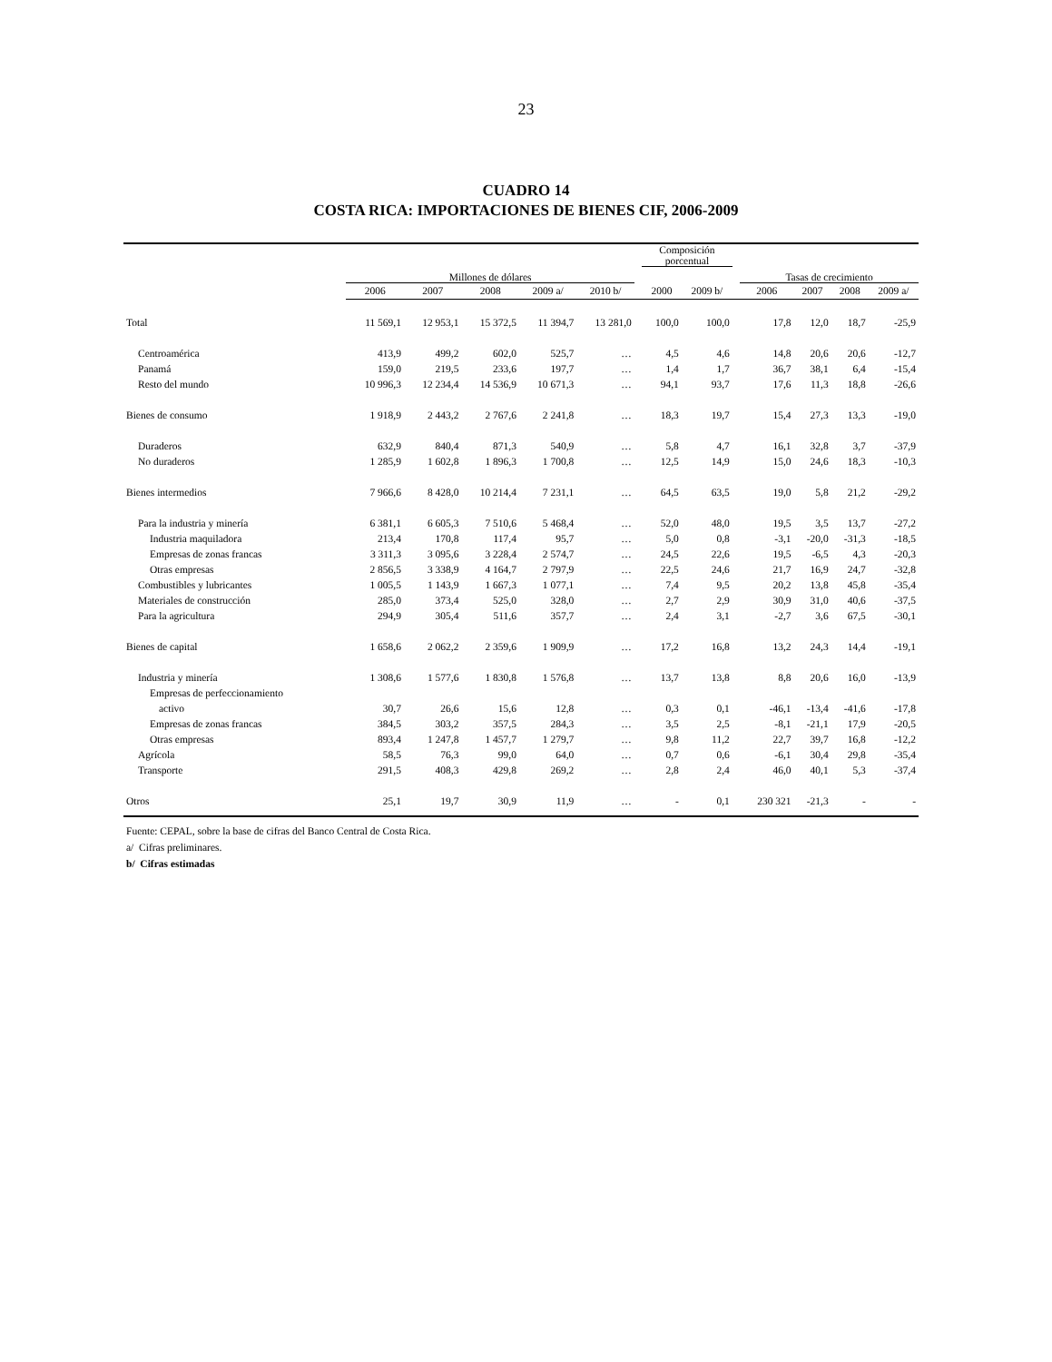23
CUADRO 14
COSTA RICA: IMPORTACIONES DE BIENES CIF, 2006-2009
| | Millones de dólares | | | | | | Composición porcentual | | | Tasas de crecimiento | | | |
| --- | --- | --- | --- | --- | --- | --- | --- | --- | --- | --- | --- | --- | --- |
| | 2006 | 2007 | 2008 | 2009 a/ | 2010 b/ | | 2000 | 2009 b/ | | 2006 | 2007 | 2008 | 2009 a/ |
| Total | 11 569,1 | 12 953,1 | 15 372,5 | 11 394,7 | 13 281,0 | | 100,0 | 100,0 | | 17,8 | 12,0 | 18,7 | -25,9 |
| Centroamérica | 413,9 | 499,2 | 602,0 | 525,7 | … | | 4,5 | 4,6 | | 14,8 | 20,6 | 20,6 | -12,7 |
| Panamá | 159,0 | 219,5 | 233,6 | 197,7 | … | | 1,4 | 1,7 | | 36,7 | 38,1 | 6,4 | -15,4 |
| Resto del mundo | 10 996,3 | 12 234,4 | 14 536,9 | 10 671,3 | … | | 94,1 | 93,7 | | 17,6 | 11,3 | 18,8 | -26,6 |
| Bienes de consumo | 1 918,9 | 2 443,2 | 2 767,6 | 2 241,8 | … | | 18,3 | 19,7 | | 15,4 | 27,3 | 13,3 | -19,0 |
| Duraderos | 632,9 | 840,4 | 871,3 | 540,9 | … | | 5,8 | 4,7 | | 16,1 | 32,8 | 3,7 | -37,9 |
| No duraderos | 1 285,9 | 1 602,8 | 1 896,3 | 1 700,8 | … | | 12,5 | 14,9 | | 15,0 | 24,6 | 18,3 | -10,3 |
| Bienes intermedios | 7 966,6 | 8 428,0 | 10 214,4 | 7 231,1 | … | | 64,5 | 63,5 | | 19,0 | 5,8 | 21,2 | -29,2 |
| Para la industria y minería | 6 381,1 | 6 605,3 | 7 510,6 | 5 468,4 | … | | 52,0 | 48,0 | | 19,5 | 3,5 | 13,7 | -27,2 |
| Industria maquiladora | 213,4 | 170,8 | 117,4 | 95,7 | … | | 5,0 | 0,8 | | -3,1 | -20,0 | -31,3 | -18,5 |
| Empresas de zonas francas | 3 311,3 | 3 095,6 | 3 228,4 | 2 574,7 | … | | 24,5 | 22,6 | | 19,5 | -6,5 | 4,3 | -20,3 |
| Otras empresas | 2 856,5 | 3 338,9 | 4 164,7 | 2 797,9 | … | | 22,5 | 24,6 | | 21,7 | 16,9 | 24,7 | -32,8 |
| Combustibles y lubricantes | 1 005,5 | 1 143,9 | 1 667,3 | 1 077,1 | … | | 7,4 | 9,5 | | 20,2 | 13,8 | 45,8 | -35,4 |
| Materiales de construcción | 285,0 | 373,4 | 525,0 | 328,0 | … | | 2,7 | 2,9 | | 30,9 | 31,0 | 40,6 | -37,5 |
| Para la agricultura | 294,9 | 305,4 | 511,6 | 357,7 | … | | 2,4 | 3,1 | | -2,7 | 3,6 | 67,5 | -30,1 |
| Bienes de capital | 1 658,6 | 2 062,2 | 2 359,6 | 1 909,9 | … | | 17,2 | 16,8 | | 13,2 | 24,3 | 14,4 | -19,1 |
| Industria y minería | 1 308,6 | 1 577,6 | 1 830,8 | 1 576,8 | … | | 13,7 | 13,8 | | 8,8 | 20,6 | 16,0 | -13,9 |
| Empresas de perfeccionamiento | | | | | | | | | | | | | |
| activo | 30,7 | 26,6 | 15,6 | 12,8 | … | | 0,3 | 0,1 | | -46,1 | -13,4 | -41,6 | -17,8 |
| Empresas de zonas francas | 384,5 | 303,2 | 357,5 | 284,3 | … | | 3,5 | 2,5 | | -8,1 | -21,1 | 17,9 | -20,5 |
| Otras empresas | 893,4 | 1 247,8 | 1 457,7 | 1 279,7 | … | | 9,8 | 11,2 | | 22,7 | 39,7 | 16,8 | -12,2 |
| Agrícola | 58,5 | 76,3 | 99,0 | 64,0 | … | | 0,7 | 0,6 | | -6,1 | 30,4 | 29,8 | -35,4 |
| Transporte | 291,5 | 408,3 | 429,8 | 269,2 | … | | 2,8 | 2,4 | | 46,0 | 40,1 | 5,3 | -37,4 |
| Otros | 25,1 | 19,7 | 30,9 | 11,9 | … | | - | 0,1 | | 230 321 | -21,3 | - | - |
Fuente: CEPAL, sobre la base de cifras del Banco Central de Costa Rica.
a/ Cifras preliminares.
b/ Cifras estimadas